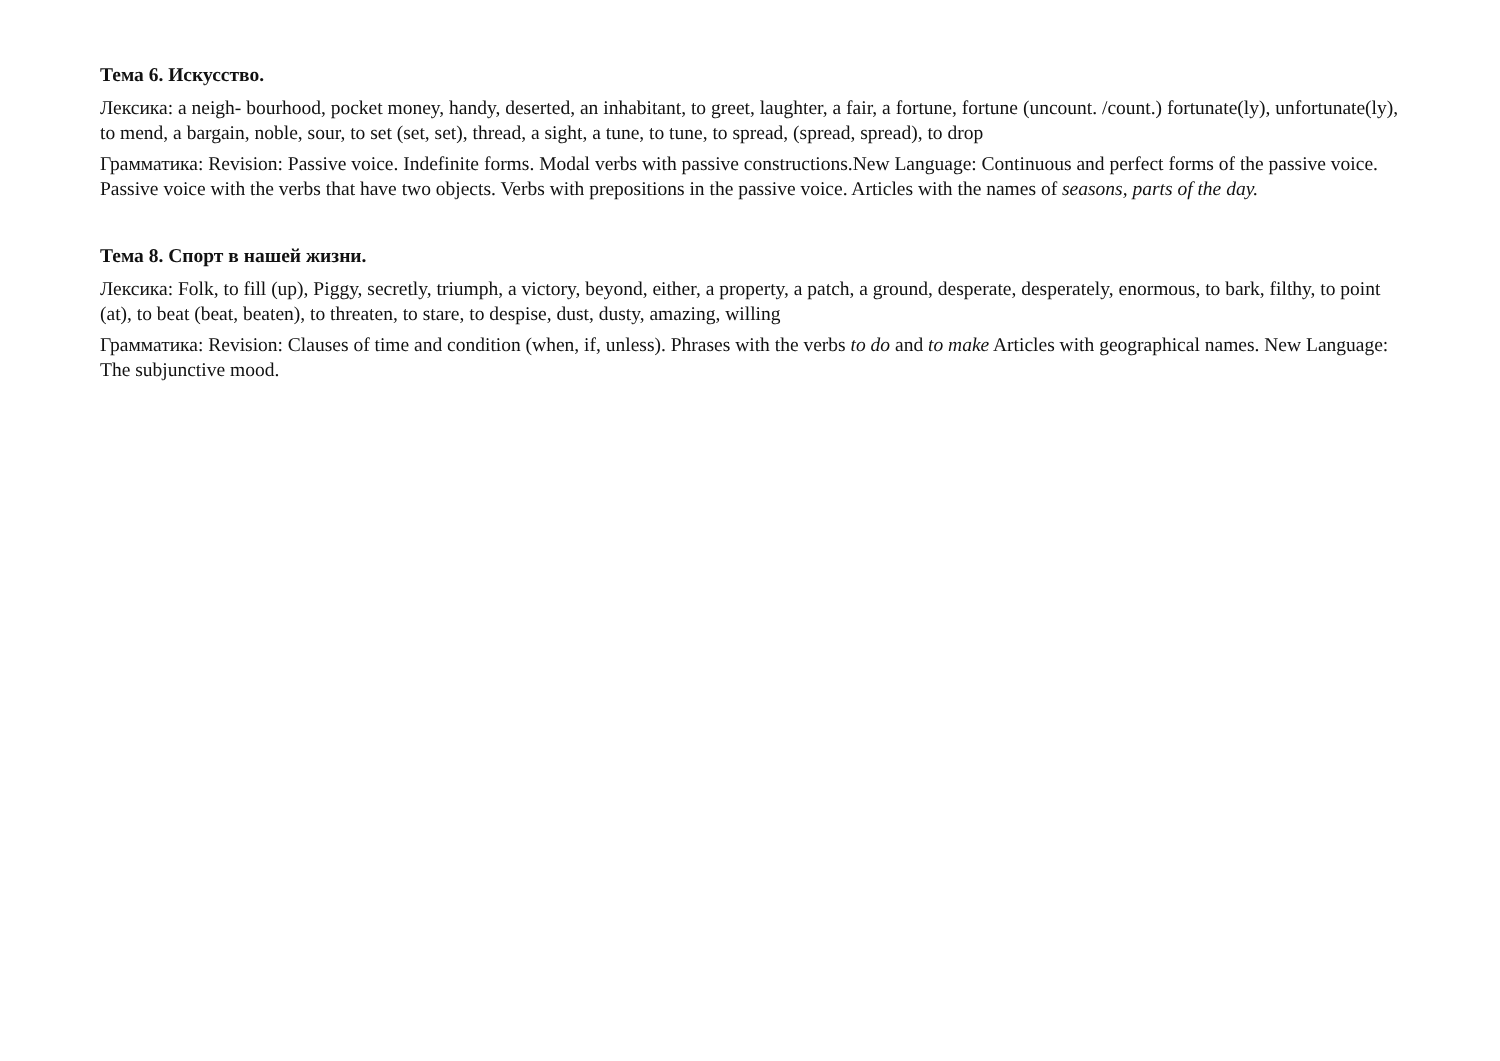Тема 6. Искусство.
Лексика: a neigh- bourhood, pocket money, handy, deserted, an inhabitant, to greet, laughter, a fair, a fortune, fortune (uncount. /count.) fortunate(ly), unfortunate(ly), to mend, a bargain, noble, sour, to set (set, set), thread, a sight, a tune, to tune, to spread, (spread, spread), to drop
Грамматика: Revision: Passive voice. Indefinite forms. Modal verbs with passive constructions.New Language: Continuous and perfect forms of the passive voice. Passive voice with the verbs that have two objects. Verbs with prepositions in the passive voice. Articles with the names of seasons, parts of the day.
Тема 8. Спорт в нашей жизни.
Лексика: Folk, to fill (up), Piggy, secretly, triumph, a victory, beyond, either, a property, a patch, a ground, desperate, desperately, enormous, to bark, filthy, to point (at), to beat (beat, beaten), to threaten, to stare, to despise, dust, dusty, amazing, willing
Грамматика: Revision: Clauses of time and condition (when, if, unless). Phrases with the verbs to do and to make Articles with geographical names. New Language: The subjunctive mood.